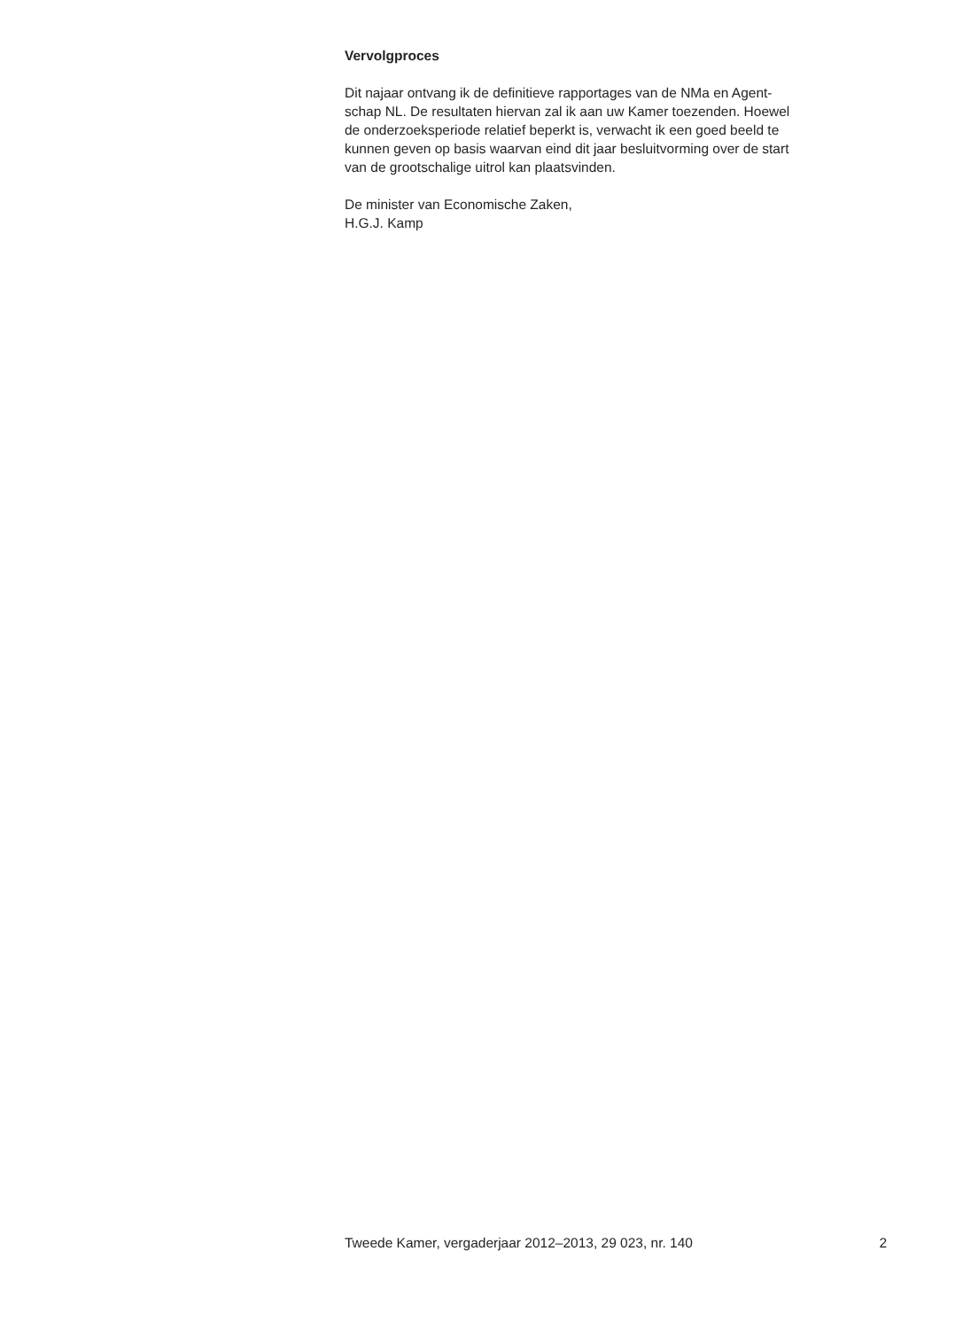Vervolgproces
Dit najaar ontvang ik de definitieve rapportages van de NMa en Agent-
schap NL. De resultaten hiervan zal ik aan uw Kamer toezenden. Hoewel
de onderzoeksperiode relatief beperkt is, verwacht ik een goed beeld te
kunnen geven op basis waarvan eind dit jaar besluitvorming over de start
van de grootschalige uitrol kan plaatsvinden.
De minister van Economische Zaken,
H.G.J. Kamp
Tweede Kamer, vergaderjaar 2012–2013, 29 023, nr. 140 2